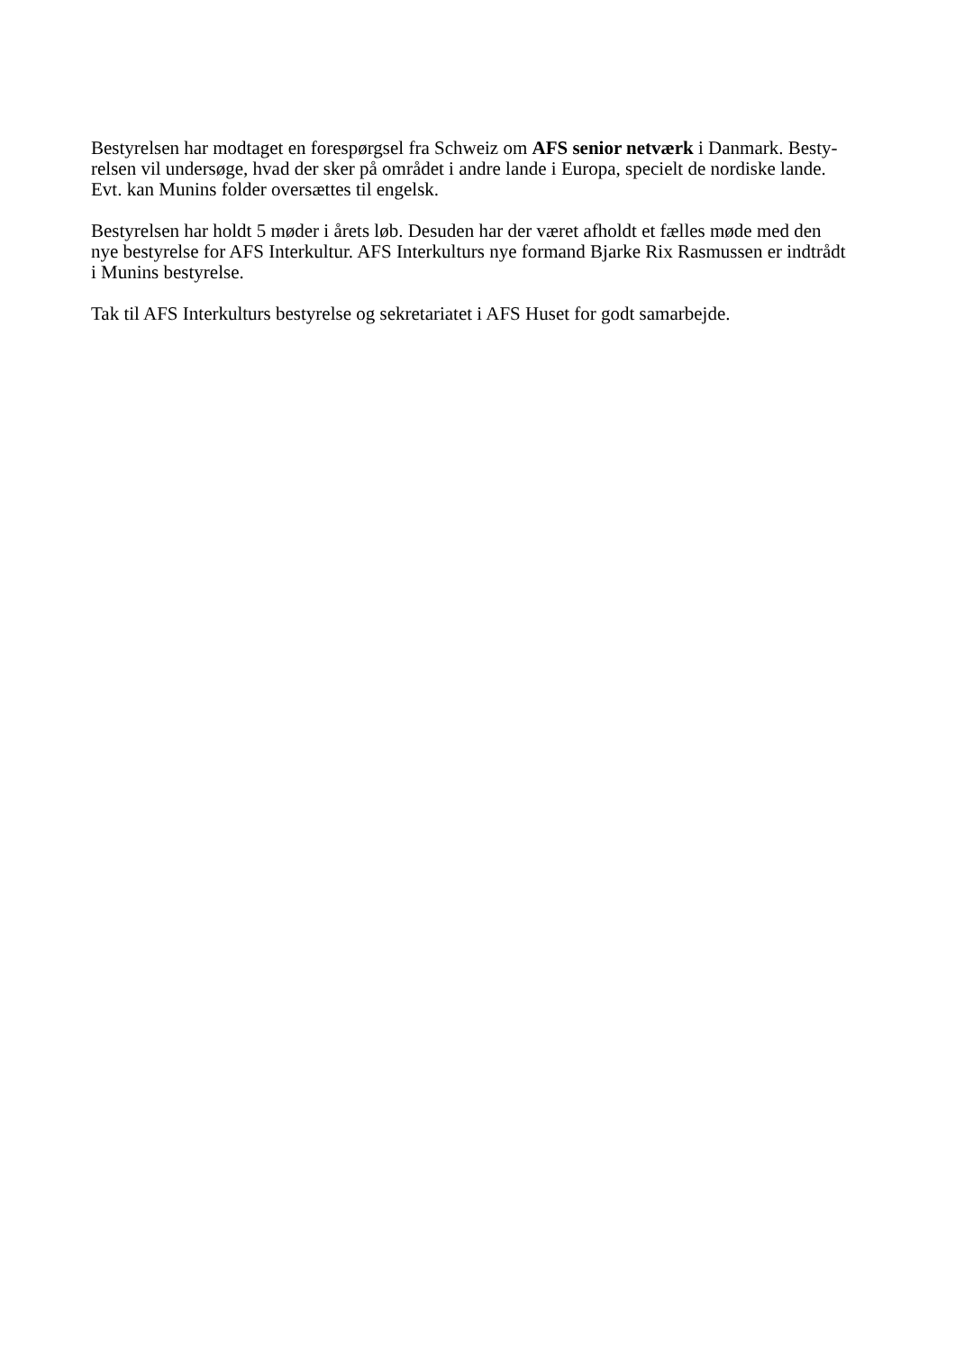Bestyrelsen har modtaget en forespørgsel fra Schweiz om AFS senior netværk i Danmark. Besty-
relsen vil undersøge, hvad der sker på området i andre lande i Europa, specielt de nordiske lande.
Evt. kan Munins folder oversættes til engelsk.
Bestyrelsen har holdt 5 møder i årets løb. Desuden har der været afholdt et fælles møde med den
nye bestyrelse for AFS Interkultur. AFS Interkulturs nye formand Bjarke Rix Rasmussen er indtrådt
i Munins bestyrelse.
Tak til AFS Interkulturs bestyrelse og sekretariatet i AFS Huset for godt samarbejde.